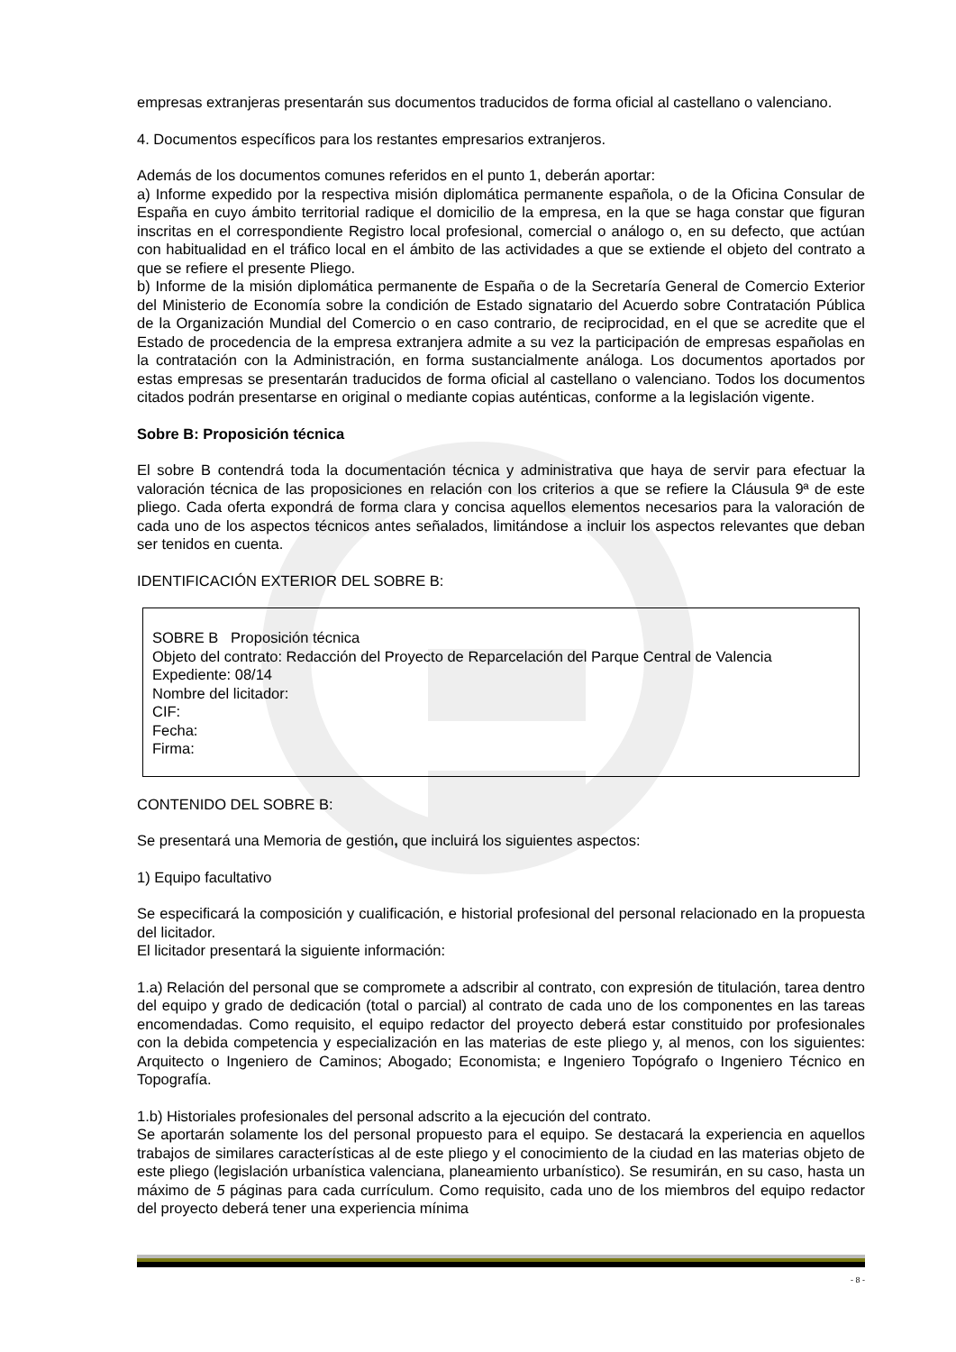empresas extranjeras presentarán sus documentos traducidos de forma oficial al castellano o valenciano.
4. Documentos específicos para los restantes empresarios extranjeros.
Además de los documentos comunes referidos en el punto 1, deberán aportar:
a) Informe expedido por la respectiva misión diplomática permanente española, o de la Oficina Consular de España en cuyo ámbito territorial radique el domicilio de la empresa, en la que se haga constar que figuran inscritas en el correspondiente Registro local profesional, comercial o análogo o, en su defecto, que actúan con habitualidad en el tráfico local en el ámbito de las actividades a que se extiende el objeto del contrato a que se refiere el presente Pliego.
b) Informe de la misión diplomática permanente de España o de la Secretaría General de Comercio Exterior del Ministerio de Economía sobre la condición de Estado signatario del Acuerdo sobre Contratación Pública de la Organización Mundial del Comercio o en caso contrario, de reciprocidad, en el que se acredite que el Estado de procedencia de la empresa extranjera admite a su vez la participación de empresas españolas en la contratación con la Administración, en forma sustancialmente análoga. Los documentos aportados por estas empresas se presentarán traducidos de forma oficial al castellano o valenciano. Todos los documentos citados podrán presentarse en original o mediante copias auténticas, conforme a la legislación vigente.
Sobre B: Proposición técnica
El sobre B contendrá toda la documentación técnica y administrativa que haya de servir para efectuar la valoración técnica de las proposiciones en relación con los criterios a que se refiere la Cláusula 9ª de este pliego. Cada oferta expondrá de forma clara y concisa aquellos elementos necesarios para la valoración de cada uno de los aspectos técnicos antes señalados, limitándose a incluir los aspectos relevantes que deban ser tenidos en cuenta.
IDENTIFICACIÓN EXTERIOR DEL SOBRE B:
SOBRE B Proposición técnica
Objeto del contrato: Redacción del Proyecto de Reparcelación del Parque Central de Valencia
Expediente: 08/14
Nombre del licitador:
CIF:
Fecha:
Firma:
CONTENIDO DEL SOBRE B:
Se presentará una Memoria de gestión, que incluirá los siguientes aspectos:
1) Equipo facultativo
Se especificará la composición y cualificación, e historial profesional del personal relacionado en la propuesta del licitador.
El licitador presentará la siguiente información:
1.a) Relación del personal que se compromete a adscribir al contrato, con expresión de titulación, tarea dentro del equipo y grado de dedicación (total o parcial) al contrato de cada uno de los componentes en las tareas encomendadas. Como requisito, el equipo redactor del proyecto deberá estar constituido por profesionales con la debida competencia y especialización en las materias de este pliego y, al menos, con los siguientes: Arquitecto o Ingeniero de Caminos; Abogado; Economista; e Ingeniero Topógrafo o Ingeniero Técnico en Topografía.
1.b) Historiales profesionales del personal adscrito a la ejecución del contrato.
Se aportarán solamente los del personal propuesto para el equipo. Se destacará la experiencia en aquellos trabajos de similares características al de este pliego y el conocimiento de la ciudad en las materias objeto de este pliego (legislación urbanística valenciana, planeamiento urbanístico). Se resumirán, en su caso, hasta un máximo de 5 páginas para cada currículum. Como requisito, cada uno de los miembros del equipo redactor del proyecto deberá tener una experiencia mínima
- 8 -